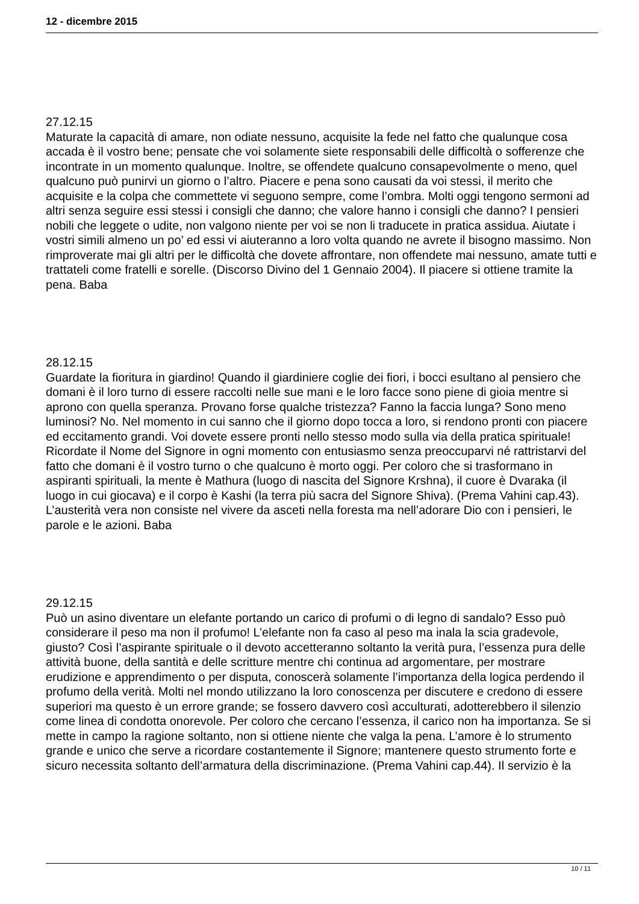12 - dicembre 2015
27.12.15
Maturate la capacità di amare, non odiate nessuno, acquisite la fede nel fatto che qualunque cosa accada è il vostro bene; pensate che voi solamente siete responsabili delle difficoltà o sofferenze che incontrate in un momento qualunque. Inoltre, se offendete qualcuno consapevolmente o meno, quel qualcuno può punirvi un giorno o l’altro. Piacere e pena sono causati da voi stessi, il merito che acquisite e la colpa che commettete vi seguono sempre, come l’ombra. Molti oggi tengono sermoni ad altri senza seguire essi stessi i consigli che danno; che valore hanno i consigli che danno? I pensieri nobili che leggete o udite, non valgono niente per voi se non li traducete in pratica assidua. Aiutate i vostri simili almeno un po’ ed essi vi aiuteranno a loro volta quando ne avrete il bisogno massimo. Non rimproverate mai gli altri per le difficoltà che dovete affrontare, non offendete mai nessuno, amate tutti e trattateli come fratelli e sorelle. (Discorso Divino del 1 Gennaio 2004). Il piacere si ottiene tramite la pena. Baba
28.12.15
Guardate la fioritura in giardino! Quando il giardiniere coglie dei fiori, i bocci esultano al pensiero che domani è il loro turno di essere raccolti nelle sue mani e le loro facce sono piene di gioia mentre si aprono con quella speranza. Provano forse qualche tristezza? Fanno la faccia lunga? Sono meno luminosi? No. Nel momento in cui sanno che il giorno dopo tocca a loro, si rendono pronti con piacere ed eccitamento grandi. Voi dovete essere pronti nello stesso modo sulla via della pratica spirituale! Ricordate il Nome del Signore in ogni momento con entusiasmo senza preoccuparvi né rattristarvi del fatto che domani è il vostro turno o che qualcuno è morto oggi. Per coloro che si trasformano in aspiranti spirituali, la mente è Mathura (luogo di nascita del Signore Krshna), il cuore è Dvaraka (il luogo in cui giocava) e il corpo è Kashi (la terra più sacra del Signore Shiva). (Prema Vahini cap.43). L’austerità vera non consiste nel vivere da asceti nella foresta ma nell’adorare Dio con i pensieri, le parole e le azioni. Baba
29.12.15
Può un asino diventare un elefante portando un carico di profumi o di legno di sandalo? Esso può considerare il peso ma non il profumo! L’elefante non fa caso al peso ma inala la scia gradevole, giusto? Così l’aspirante spirituale o il devoto accetteranno soltanto la verità pura, l’essenza pura delle attività buone, della santità e delle scritture mentre chi continua ad argomentare, per mostrare erudizione e apprendimento o per disputa, conoscerà solamente l’importanza della logica perdendo il profumo della verità. Molti nel mondo utilizzano la loro conoscenza per discutere e credono di essere superiori ma questo è un errore grande; se fossero davvero così acculturati, adotterebbero il silenzio come linea di condotta onorevole. Per coloro che cercano l’essenza, il carico non ha importanza. Se si mette in campo la ragione soltanto, non si ottiene niente che valga la pena. L’amore è lo strumento grande e unico che serve a ricordare costantemente il Signore; mantenere questo strumento forte e sicuro necessita soltanto dell’armatura della discriminazione. (Prema Vahini cap.44). Il servizio è la
10 / 11